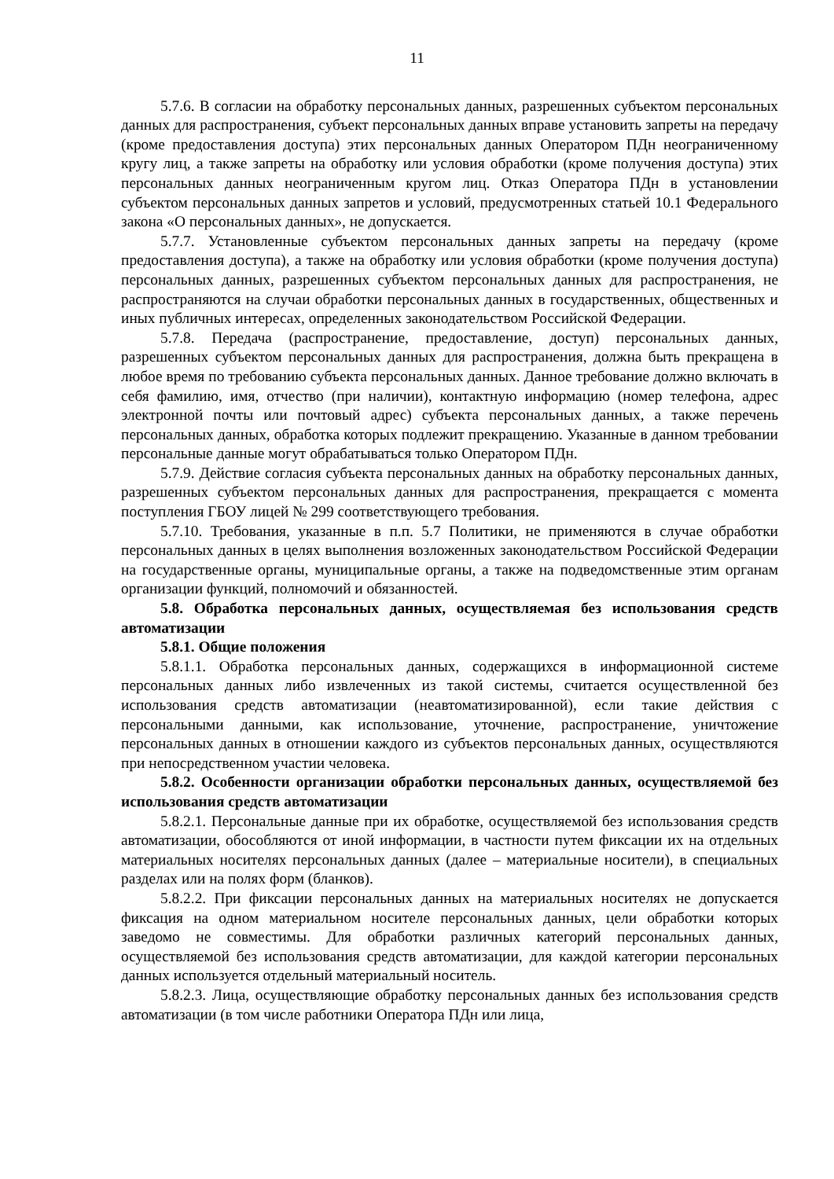11
5.7.6. В согласии на обработку персональных данных, разрешенных субъектом персональных данных для распространения, субъект персональных данных вправе установить запреты на передачу (кроме предоставления доступа) этих персональных данных Оператором ПДн неограниченному кругу лиц, а также запреты на обработку или условия обработки (кроме получения доступа) этих персональных данных неограниченным кругом лиц. Отказ Оператора ПДн в установлении субъектом персональных данных запретов и условий, предусмотренных статьей 10.1 Федерального закона «О персональных данных», не допускается.
5.7.7. Установленные субъектом персональных данных запреты на передачу (кроме предоставления доступа), а также на обработку или условия обработки (кроме получения доступа) персональных данных, разрешенных субъектом персональных данных для распространения, не распространяются на случаи обработки персональных данных в государственных, общественных и иных публичных интересах, определенных законодательством Российской Федерации.
5.7.8. Передача (распространение, предоставление, доступ) персональных данных, разрешенных субъектом персональных данных для распространения, должна быть прекращена в любое время по требованию субъекта персональных данных. Данное требование должно включать в себя фамилию, имя, отчество (при наличии), контактную информацию (номер телефона, адрес электронной почты или почтовый адрес) субъекта персональных данных, а также перечень персональных данных, обработка которых подлежит прекращению. Указанные в данном требовании персональные данные могут обрабатываться только Оператором ПДн.
5.7.9. Действие согласия субъекта персональных данных на обработку персональных данных, разрешенных субъектом персональных данных для распространения, прекращается с момента поступления ГБОУ лицей № 299 соответствующего требования.
5.7.10. Требования, указанные в п.п. 5.7 Политики, не применяются в случае обработки персональных данных в целях выполнения возложенных законодательством Российской Федерации на государственные органы, муниципальные органы, а также на подведомственные этим органам организации функций, полномочий и обязанностей.
5.8. Обработка персональных данных, осуществляемая без использования средств автоматизации
5.8.1. Общие положения
5.8.1.1. Обработка персональных данных, содержащихся в информационной системе персональных данных либо извлеченных из такой системы, считается осуществленной без использования средств автоматизации (неавтоматизированной), если такие действия с персональными данными, как использование, уточнение, распространение, уничтожение персональных данных в отношении каждого из субъектов персональных данных, осуществляются при непосредственном участии человека.
5.8.2. Особенности организации обработки персональных данных, осуществляемой без использования средств автоматизации
5.8.2.1. Персональные данные при их обработке, осуществляемой без использования средств автоматизации, обособляются от иной информации, в частности путем фиксации их на отдельных материальных носителях персональных данных (далее – материальные носители), в специальных разделах или на полях форм (бланков).
5.8.2.2. При фиксации персональных данных на материальных носителях не допускается фиксация на одном материальном носителе персональных данных, цели обработки которых заведомо не совместимы. Для обработки различных категорий персональных данных, осуществляемой без использования средств автоматизации, для каждой категории персональных данных используется отдельный материальный носитель.
5.8.2.3. Лица, осуществляющие обработку персональных данных без использования средств автоматизации (в том числе работники Оператора ПДн или лица,